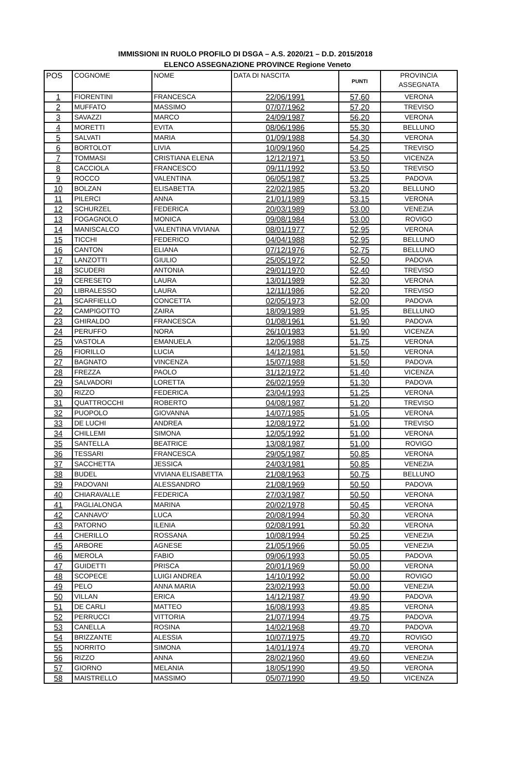IMMISSIONI IN RUOLO PROFILO DI DSGA – A.S. 2020/21 – D.D. 2015/2018
ELENCO ASSEGNAZIONE PROVINCE Regione Veneto
| POS | COGNOME | NOME | DATA DI NASCITA | PUNTI | PROVINCIA ASSEGNATA |
| --- | --- | --- | --- | --- | --- |
| 1 | FIORENTINI | FRANCESCA | 22/06/1991 | 57,60 | VERONA |
| 2 | MUFFATO | MASSIMO | 07/07/1962 | 57,20 | TREVISO |
| 3 | SAVAZZI | MARCO | 24/09/1987 | 56,20 | VERONA |
| 4 | MORETTI | EVITA | 08/06/1986 | 55,30 | BELLUNO |
| 5 | SALVATI | MARIA | 01/09/1988 | 54,30 | VERONA |
| 6 | BORTOLOT | LIVIA | 10/09/1960 | 54,25 | TREVISO |
| 7 | TOMMASI | CRISTIANA ELENA | 12/12/1971 | 53,50 | VICENZA |
| 8 | CACCIOLA | FRANCESCO | 09/11/1992 | 53,50 | TREVISO |
| 9 | ROCCO | VALENTINA | 06/05/1987 | 53,25 | PADOVA |
| 10 | BOLZAN | ELISABETTA | 22/02/1985 | 53,20 | BELLUNO |
| 11 | PILERCI | ANNA | 21/01/1989 | 53,15 | VERONA |
| 12 | SCHURZEL | FEDERICA | 20/03/1989 | 53,00 | VENEZIA |
| 13 | FOGAGNOLO | MONICA | 09/08/1984 | 53,00 | ROVIGO |
| 14 | MANISCALCO | VALENTINA VIVIANA | 08/01/1977 | 52,95 | VERONA |
| 15 | TICCHI | FEDERICO | 04/04/1988 | 52,95 | BELLUNO |
| 16 | CANTON | ELIANA | 07/12/1976 | 52,75 | BELLUNO |
| 17 | LANZOTTI | GIULIO | 25/05/1972 | 52,50 | PADOVA |
| 18 | SCUDERI | ANTONIA | 29/01/1970 | 52,40 | TREVISO |
| 19 | CERESETO | LAURA | 13/01/1989 | 52,30 | VERONA |
| 20 | LIBRALESSO | LAURA | 12/11/1986 | 52,20 | TREVISO |
| 21 | SCARFIELLO | CONCETTA | 02/05/1973 | 52,00 | PADOVA |
| 22 | CAMPIGOTTO | ZAIRA | 18/09/1989 | 51,95 | BELLUNO |
| 23 | GHIRALDO | FRANCESCA | 01/08/1961 | 51,90 | PADOVA |
| 24 | PERUFFO | NORA | 26/10/1983 | 51,90 | VICENZA |
| 25 | VASTOLA | EMANUELA | 12/06/1988 | 51,75 | VERONA |
| 26 | FIORILLO | LUCIA | 14/12/1981 | 51,50 | VERONA |
| 27 | BAGNATO | VINCENZA | 15/07/1988 | 51,50 | PADOVA |
| 28 | FREZZA | PAOLO | 31/12/1972 | 51,40 | VICENZA |
| 29 | SALVADORI | LORETTA | 26/02/1959 | 51,30 | PADOVA |
| 30 | RIZZO | FEDERICA | 23/04/1993 | 51,25 | VERONA |
| 31 | QUATTROCCHI | ROBERTO | 04/08/1987 | 51,20 | TREVISO |
| 32 | PUOPOLO | GIOVANNA | 14/07/1985 | 51,05 | VERONA |
| 33 | DE LUCHI | ANDREA | 12/08/1972 | 51,00 | TREVISO |
| 34 | CHILLEMI | SIMONA | 12/05/1992 | 51,00 | VERONA |
| 35 | SANTELLA | BEATRICE | 13/08/1987 | 51,00 | ROVIGO |
| 36 | TESSARI | FRANCESCA | 29/05/1987 | 50,85 | VERONA |
| 37 | SACCHETTA | JESSICA | 24/03/1981 | 50,85 | VENEZIA |
| 38 | BUDEL | VIVIANA ELISABETTA | 21/08/1963 | 50,75 | BELLUNO |
| 39 | PADOVANI | ALESSANDRO | 21/08/1969 | 50,50 | PADOVA |
| 40 | CHIARAVALLE | FEDERICA | 27/03/1987 | 50,50 | VERONA |
| 41 | PAGLIALONGA | MARINA | 20/02/1978 | 50,45 | VERONA |
| 42 | CANNAVO' | LUCA | 20/08/1994 | 50,30 | VERONA |
| 43 | PATORNO | ILENIA | 02/08/1991 | 50,30 | VERONA |
| 44 | CHERILLO | ROSSANA | 10/08/1994 | 50,25 | VENEZIA |
| 45 | ARBORE | AGNESE | 21/05/1966 | 50,05 | VENEZIA |
| 46 | MEROLA | FABIO | 09/06/1993 | 50,05 | PADOVA |
| 47 | GUIDETTI | PRISCA | 20/01/1969 | 50,00 | VERONA |
| 48 | SCOPECE | LUIGI ANDREA | 14/10/1992 | 50,00 | ROVIGO |
| 49 | PELO | ANNA MARIA | 23/02/1993 | 50,00 | VENEZIA |
| 50 | VILLAN | ERICA | 14/12/1987 | 49,90 | PADOVA |
| 51 | DE CARLI | MATTEO | 16/08/1993 | 49,85 | VERONA |
| 52 | PERRUCCI | VITTORIA | 21/07/1994 | 49,75 | PADOVA |
| 53 | CANELLA | ROSINA | 14/02/1968 | 49,70 | PADOVA |
| 54 | BRIZZANTE | ALESSIA | 10/07/1975 | 49,70 | ROVIGO |
| 55 | NORRITO | SIMONA | 14/01/1974 | 49,70 | VERONA |
| 56 | RIZZO | ANNA | 28/02/1960 | 49,60 | VENEZIA |
| 57 | GIORNO | MELANIA | 18/05/1990 | 49,50 | VERONA |
| 58 | MAISTRELLO | MASSIMO | 05/07/1990 | 49,50 | VICENZA |